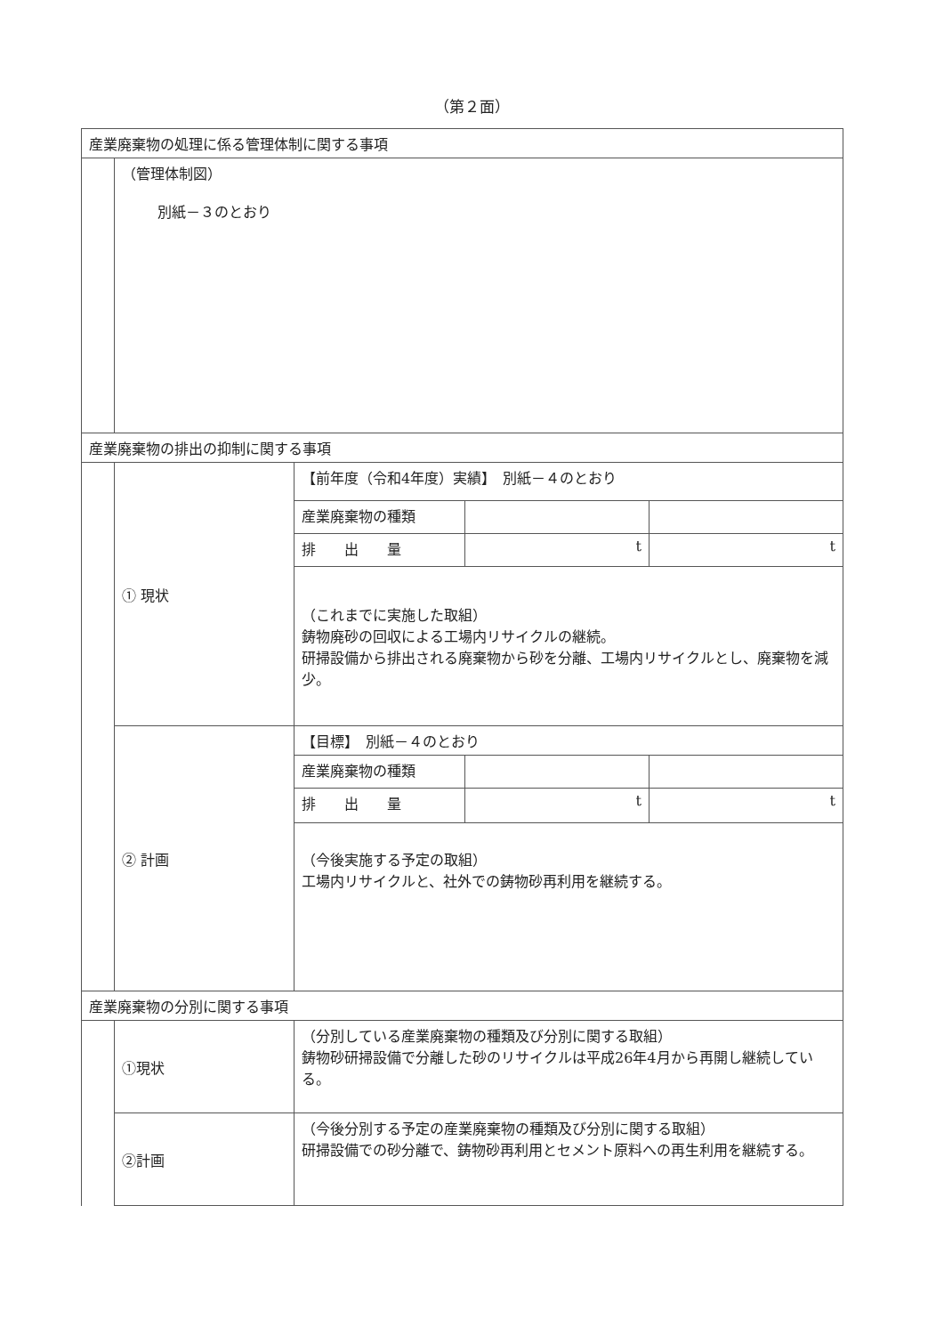（第２面）
| 産業廃棄物の処理に係る管理体制に関する事項 | | | | |
| | （管理体制図） 別紙－３のとおり | | | |
| 産業廃棄物の排出の抑制に関する事項 | | | | |
| | ① 現状 | 【前年度（令和4年度）実績】 別紙－４のとおり | | |
| | | 産業廃棄物の種類 | | |
| | | 排 出 量 | t | t |
| | | （これまでに実施した取組） 鋳物廃砂の回収による工場内リサイクルの継続。 研掃設備から排出される廃棄物から砂を分離、工場内リサイクルとし、廃棄物を減少。 | | |
| | ② 計画 | 【目標】 別紙－４のとおり | | |
| | | 産業廃棄物の種類 | | |
| | | 排 出 量 | t | t |
| | | （今後実施する予定の取組） 工場内リサイクルと、社外での鋳物砂再利用を継続する。 | | |
| 産業廃棄物の分別に関する事項 | | | | |
| | ①現状 | （分別している産業廃棄物の種類及び分別に関する取組） 鋳物砂研掃設備で分離した砂のリサイクルは平成26年4月から再開し継続している。 | | |
| | ②計画 | （今後分別する予定の産業廃棄物の種類及び分別に関する取組） 研掃設備での砂分離で、鋳物砂再利用とセメント原料への再生利用を継続する。 | | |